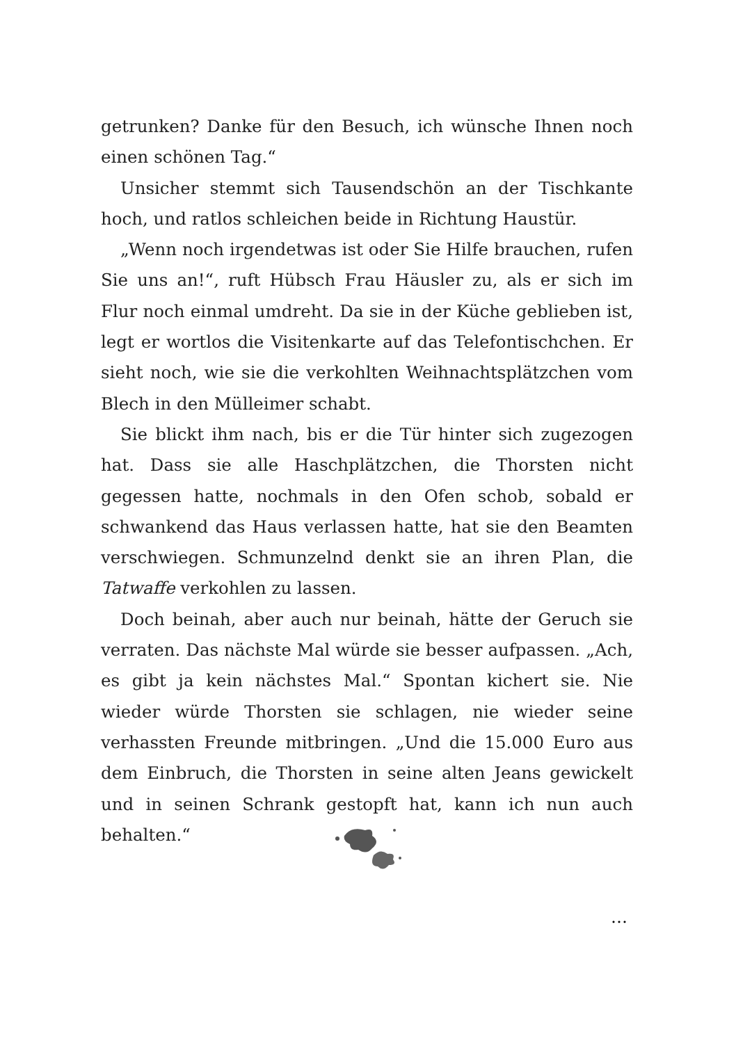getrunken? Danke für den Besuch, ich wünsche Ihnen noch einen schönen Tag.“
Unsicher stemmt sich Tausendschön an der Tischkante hoch, und ratlos schleichen beide in Richtung Haustür.
„Wenn noch irgendetwas ist oder Sie Hilfe brauchen, rufen Sie uns an!“, ruft Hübsch Frau Häusler zu, als er sich im Flur noch einmal umdreht. Da sie in der Küche geblieben ist, legt er wortlos die Visitenkarte auf das Telefontischchen. Er sieht noch, wie sie die verkohlten Weihnachtsplätzchen vom Blech in den Mülleimer schabt.
Sie blickt ihm nach, bis er die Tür hinter sich zugezogen hat. Dass sie alle Haschplätzchen, die Thorsten nicht gegessen hatte, nochmals in den Ofen schob, sobald er schwankend das Haus verlassen hatte, hat sie den Beamten verschwiegen. Schmunzelnd denkt sie an ihren Plan, die Tatwaffe verkohlen zu lassen.
Doch beinah, aber auch nur beinah, hätte der Geruch sie verraten. Das nächste Mal würde sie besser aufpassen. „Ach, es gibt ja kein nächstes Mal.“ Spontan kichert sie. Nie wieder würde Thorsten sie schlagen, nie wieder seine verhassten Freunde mitbringen. „Und die 15.000 Euro aus dem Einbruch, die Thorsten in seine alten Jeans gewickelt und in seinen Schrank gestopft hat, kann ich nun auch behalten.“
…